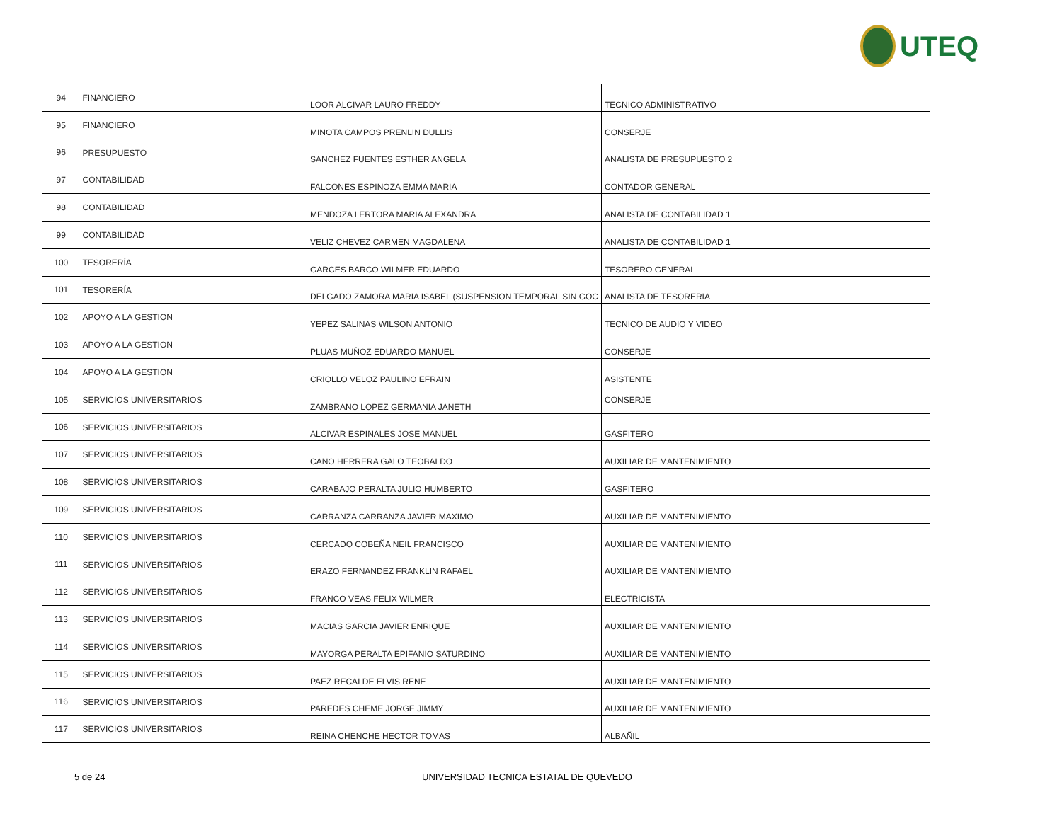UTEQ
| 94 | FINANCIERO | LOOR ALCIVAR LAURO FREDDY | TECNICO ADMINISTRATIVO |
| 95 | FINANCIERO | MINOTA CAMPOS PRENLIN DULLIS | CONSERJE |
| 96 | PRESUPUESTO | SANCHEZ FUENTES ESTHER ANGELA | ANALISTA DE PRESUPUESTO 2 |
| 97 | CONTABILIDAD | FALCONES ESPINOZA EMMA MARIA | CONTADOR GENERAL |
| 98 | CONTABILIDAD | MENDOZA LERTORA MARIA ALEXANDRA | ANALISTA DE CONTABILIDAD 1 |
| 99 | CONTABILIDAD | VELIZ CHEVEZ CARMEN MAGDALENA | ANALISTA DE CONTABILIDAD 1 |
| 100 | TESORERÍA | GARCES BARCO WILMER EDUARDO | TESORERO GENERAL |
| 101 | TESORERÍA | DELGADO ZAMORA MARIA ISABEL (SUSPENSION TEMPORAL SIN GOC | ANALISTA DE TESORERIA |
| 102 | APOYO A LA GESTION | YEPEZ SALINAS WILSON ANTONIO | TECNICO DE AUDIO Y VIDEO |
| 103 | APOYO A LA GESTION | PLUAS MUÑOZ EDUARDO MANUEL | CONSERJE |
| 104 | APOYO A LA GESTION | CRIOLLO VELOZ PAULINO EFRAIN | ASISTENTE |
| 105 | SERVICIOS UNIVERSITARIOS | ZAMBRANO LOPEZ GERMANIA JANETH | CONSERJE |
| 106 | SERVICIOS UNIVERSITARIOS | ALCIVAR ESPINALES JOSE MANUEL | GASFITERO |
| 107 | SERVICIOS UNIVERSITARIOS | CANO HERRERA GALO TEOBALDO | AUXILIAR DE MANTENIMIENTO |
| 108 | SERVICIOS UNIVERSITARIOS | CARABAJO PERALTA JULIO HUMBERTO | GASFITERO |
| 109 | SERVICIOS UNIVERSITARIOS | CARRANZA CARRANZA JAVIER MAXIMO | AUXILIAR DE MANTENIMIENTO |
| 110 | SERVICIOS UNIVERSITARIOS | CERCADO COBEÑA NEIL FRANCISCO | AUXILIAR DE MANTENIMIENTO |
| 111 | SERVICIOS UNIVERSITARIOS | ERAZO FERNANDEZ FRANKLIN RAFAEL | AUXILIAR DE MANTENIMIENTO |
| 112 | SERVICIOS UNIVERSITARIOS | FRANCO VEAS FELIX WILMER | ELECTRICISTA |
| 113 | SERVICIOS UNIVERSITARIOS | MACIAS GARCIA JAVIER ENRIQUE | AUXILIAR DE MANTENIMIENTO |
| 114 | SERVICIOS UNIVERSITARIOS | MAYORGA PERALTA EPIFANIO SATURDINO | AUXILIAR DE MANTENIMIENTO |
| 115 | SERVICIOS UNIVERSITARIOS | PAEZ RECALDE ELVIS RENE | AUXILIAR DE MANTENIMIENTO |
| 116 | SERVICIOS UNIVERSITARIOS | PAREDES CHEME JORGE JIMMY | AUXILIAR DE MANTENIMIENTO |
| 117 | SERVICIOS UNIVERSITARIOS | REINA CHENCHE HECTOR TOMAS | ALBAÑIL |
5 de 24
UNIVERSIDAD TECNICA ESTATAL DE QUEVEDO